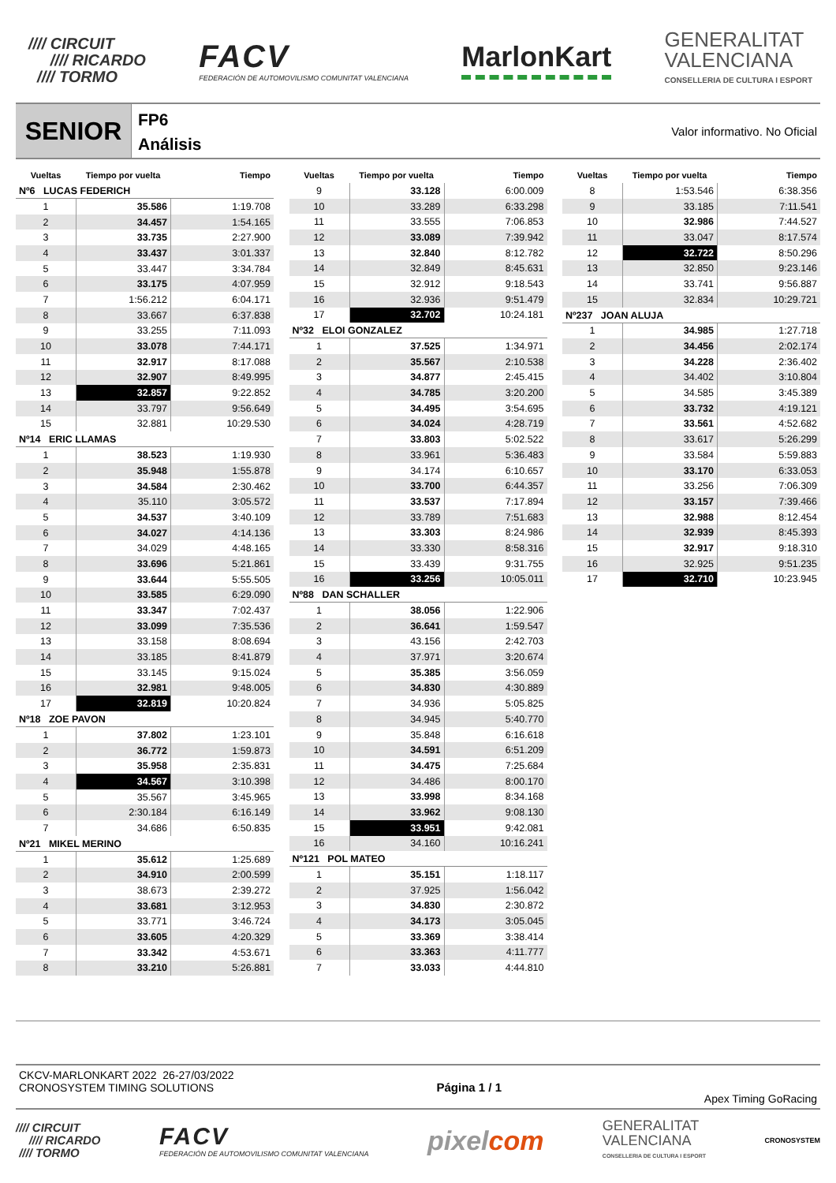//// CIRCUIT
//// RICARDO
//// TORMO
FACV
FEDERACIÓN DE AUTOMOVILISMO COMUNITAT VALENCIANA
MarlonKart
GENERALITAT
VALENCIANA
CONSELLERIA DE CULTURA I ESPORT
SENIOR
FP6
Análisis
Valor informativo. No Oficial
Vueltas Tiempo por vuelta Tiempo
Nº6 LUCAS FEDERICH
| 1 | 35.586 | 1:19.708 |
| 2 | 34.457 | 1:54.165 |
| 3 | 33.735 | 2:27.900 |
| 4 | 33.437 | 3:01.337 |
| 5 | 33.447 | 3:34.784 |
| 6 | 33.175 | 4:07.959 |
| 7 | 1:56.212 | 6:04.171 |
| 8 | 33.667 | 6:37.838 |
| 9 | 33.255 | 7:11.093 |
| 10 | 33.078 | 7:44.171 |
| 11 | 32.917 | 8:17.088 |
| 12 | 32.907 | 8:49.995 |
| 13 | 32.857 | 9:22.852 |
| 14 | 33.797 | 9:56.649 |
| 15 | 32.881 | 10:29.530 |
Nº14 ERIC LLAMAS
| 1 | 38.523 | 1:19.930 |
| 2 | 35.948 | 1:55.878 |
| 3 | 34.584 | 2:30.462 |
| 4 | 35.110 | 3:05.572 |
| 5 | 34.537 | 3:40.109 |
| 6 | 34.027 | 4:14.136 |
| 7 | 34.029 | 4:48.165 |
| 8 | 33.696 | 5:21.861 |
| 9 | 33.644 | 5:55.505 |
| 10 | 33.585 | 6:29.090 |
| 11 | 33.347 | 7:02.437 |
| 12 | 33.099 | 7:35.536 |
| 13 | 33.158 | 8:08.694 |
| 14 | 33.185 | 8:41.879 |
| 15 | 33.145 | 9:15.024 |
| 16 | 32.981 | 9:48.005 |
| 17 | 32.819 | 10:20.824 |
Nº18 ZOE PAVON
| 1 | 37.802 | 1:23.101 |
| 2 | 36.772 | 1:59.873 |
| 3 | 35.958 | 2:35.831 |
| 4 | 34.567 | 3:10.398 |
| 5 | 35.567 | 3:45.965 |
| 6 | 2:30.184 | 6:16.149 |
| 7 | 34.686 | 6:50.835 |
Nº21 MIKEL MERINO
| 1 | 35.612 | 1:25.689 |
| 2 | 34.910 | 2:00.599 |
| 3 | 38.673 | 2:39.272 |
| 4 | 33.681 | 3:12.953 |
| 5 | 33.771 | 3:46.724 |
| 6 | 33.605 | 4:20.329 |
| 7 | 33.342 | 4:53.671 |
| 8 | 33.210 | 5:26.881 |
Vueltas Tiempo por vuelta Tiempo
| 9 | 33.128 | 6:00.009 |
| 10 | 33.289 | 6:33.298 |
| 11 | 33.555 | 7:06.853 |
| 12 | 33.089 | 7:39.942 |
| 13 | 32.840 | 8:12.782 |
| 14 | 32.849 | 8:45.631 |
| 15 | 32.912 | 9:18.543 |
| 16 | 32.936 | 9:51.479 |
| 17 | 32.702 | 10:24.181 |
Nº32 ELOI GONZALEZ
| 1 | 37.525 | 1:34.971 |
| 2 | 35.567 | 2:10.538 |
| 3 | 34.877 | 2:45.415 |
| 4 | 34.785 | 3:20.200 |
| 5 | 34.495 | 3:54.695 |
| 6 | 34.024 | 4:28.719 |
| 7 | 33.803 | 5:02.522 |
| 8 | 33.961 | 5:36.483 |
| 9 | 34.174 | 6:10.657 |
| 10 | 33.700 | 6:44.357 |
| 11 | 33.537 | 7:17.894 |
| 12 | 33.789 | 7:51.683 |
| 13 | 33.303 | 8:24.986 |
| 14 | 33.330 | 8:58.316 |
| 15 | 33.439 | 9:31.755 |
| 16 | 33.256 | 10:05.011 |
Nº88 DAN SCHALLER
| 1 | 38.056 | 1:22.906 |
| 2 | 36.641 | 1:59.547 |
| 3 | 43.156 | 2:42.703 |
| 4 | 37.971 | 3:20.674 |
| 5 | 35.385 | 3:56.059 |
| 6 | 34.830 | 4:30.889 |
| 7 | 34.936 | 5:05.825 |
| 8 | 34.945 | 5:40.770 |
| 9 | 35.848 | 6:16.618 |
| 10 | 34.591 | 6:51.209 |
| 11 | 34.475 | 7:25.684 |
| 12 | 34.486 | 8:00.170 |
| 13 | 33.998 | 8:34.168 |
| 14 | 33.962 | 9:08.130 |
| 15 | 33.951 | 9:42.081 |
| 16 | 34.160 | 10:16.241 |
Nº121 POL MATEO
| 1 | 35.151 | 1:18.117 |
| 2 | 37.925 | 1:56.042 |
| 3 | 34.830 | 2:30.872 |
| 4 | 34.173 | 3:05.045 |
| 5 | 33.369 | 3:38.414 |
| 6 | 33.363 | 4:11.777 |
| 7 | 33.033 | 4:44.810 |
Vueltas Tiempo por vuelta Tiempo
| 8 | 1:53.546 | 6:38.356 |
| 9 | 33.185 | 7:11.541 |
| 10 | 32.986 | 7:44.527 |
| 11 | 33.047 | 8:17.574 |
| 12 | 32.722 | 8:50.296 |
| 13 | 32.850 | 9:23.146 |
| 14 | 33.741 | 9:56.887 |
| 15 | 32.834 | 10:29.721 |
Nº237 JOAN ALUJA
| 1 | 34.985 | 1:27.718 |
| 2 | 34.456 | 2:02.174 |
| 3 | 34.228 | 2:36.402 |
| 4 | 34.402 | 3:10.804 |
| 5 | 34.585 | 3:45.389 |
| 6 | 33.732 | 4:19.121 |
| 7 | 33.561 | 4:52.682 |
| 8 | 33.617 | 5:26.299 |
| 9 | 33.584 | 5:59.883 |
| 10 | 33.170 | 6:33.053 |
| 11 | 33.256 | 7:06.309 |
| 12 | 33.157 | 7:39.466 |
| 13 | 32.988 | 8:12.454 |
| 14 | 32.939 | 8:45.393 |
| 15 | 32.917 | 9:18.310 |
| 16 | 32.925 | 9:51.235 |
| 17 | 32.710 | 10:23.945 |
CKCV-MARLONKART 2022 26-27/03/2022
CRONOSYSTEM TIMING SOLUTIONS
Página 1 / 1 Apex Timing GoRacing
//// CIRCUIT
//// RICARDO
//// TORMO
FACV
FEDERACIÓN DE AUTOMOVILISMO COMUNITAT VALENCIANA
pixelcom
GENERALITAT
VALENCIANA
CONSELLERIA DE CULTURA I ESPORT
CRONOSYSTEM